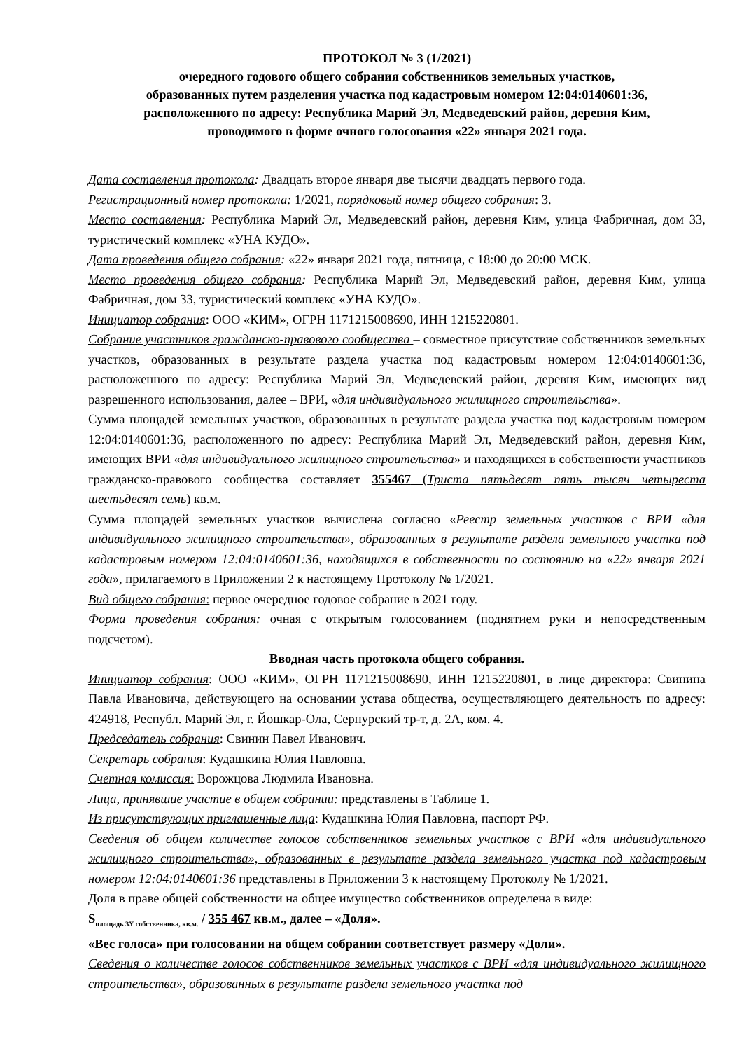ПРОТОКОЛ № 3 (1/2021)
очередного годового общего собрания собственников земельных участков,
образованных путем разделения участка под кадастровым номером 12:04:0140601:36,
расположенного по адресу: Республика Марий Эл, Медведевский район, деревня Ким,
проводимого в форме очного голосования «22» января 2021 года.
Дата составления протокола: Двадцать второе января две тысячи двадцать первого года.
Регистрационный номер протокола: 1/2021, порядковый номер общего собрания: 3.
Место составления: Республика Марий Эл, Медведевский район, деревня Ким, улица Фабричная, дом 33, туристический комплекс «УНА КУДО».
Дата проведения общего собрания: «22» января 2021 года, пятница, с 18:00 до 20:00 МСК.
Место проведения общего собрания: Республика Марий Эл, Медведевский район, деревня Ким, улица Фабричная, дом 33, туристический комплекс «УНА КУДО».
Инициатор собрания: ООО «КИМ», ОГРН 1171215008690, ИНН 1215220801.
Собрание участников гражданско-правового сообщества – совместное присутствие собственников земельных участков, образованных в результате раздела участка под кадастровым номером 12:04:0140601:36, расположенного по адресу: Республика Марий Эл, Медведевский район, деревня Ким, имеющих вид разрешенного использования, далее – ВРИ, «для индивидуального жилищного строительства».
Сумма площадей земельных участков, образованных в результате раздела участка под кадастровым номером 12:04:0140601:36, расположенного по адресу: Республика Марий Эл, Медведевский район, деревня Ким, имеющих ВРИ «для индивидуального жилищного строительства» и находящихся в собственности участников гражданско-правового сообщества составляет 355467 (Триста пятьдесят пять тысяч четыреста шестьдесят семь) кв.м.
Сумма площадей земельных участков вычислена согласно «Реестр земельных участков с ВРИ «для индивидуального жилищного строительства», образованных в результате раздела земельного участка под кадастровым номером 12:04:0140601:36, находящихся в собственности по состоянию на «22» января 2021 года», прилагаемого в Приложении 2 к настоящему Протоколу № 1/2021.
Вид общего собрания: первое очередное годовое собрание в 2021 году.
Форма проведения собрания: очная с открытым голосованием (поднятием руки и непосредственным подсчетом).
Вводная часть протокола общего собрания.
Инициатор собрания: ООО «КИМ», ОГРН 1171215008690, ИНН 1215220801, в лице директора: Свинина Павла Ивановича, действующего на основании устава общества, осуществляющего деятельность по адресу: 424918, Республ. Марий Эл, г. Йошкар-Ола, Сернурский тр-т, д. 2А, ком. 4.
Председатель собрания: Свинин Павел Иванович.
Секретарь собрания: Кудашкина Юлия Павловна.
Счетная комиссия: Ворожцова Людмила Ивановна.
Лица, принявшие участие в общем собрании: представлены в Таблице 1.
Из присутствующих приглашенные лица: Кудашкина Юлия Павловна, паспорт РФ.
Сведения об общем количестве голосов собственников земельных участков с ВРИ «для индивидуального жилищного строительства», образованных в результате раздела земельного участка под кадастровым номером 12:04:0140601:36 представлены в Приложении 3 к настоящему Протоколу № 1/2021.
Доля в праве общей собственности на общее имущество собственников определена в виде:
S<sub>площадь ЗУ собственника, кв.м.</sub> / 355 467 кв.м., далее – «Доля».
«Вес голоса» при голосовании на общем собрании соответствует размеру «Доли».
Сведения о количестве голосов собственников земельных участков с ВРИ «для индивидуального жилищного строительства», образованных в результате раздела земельного участка под